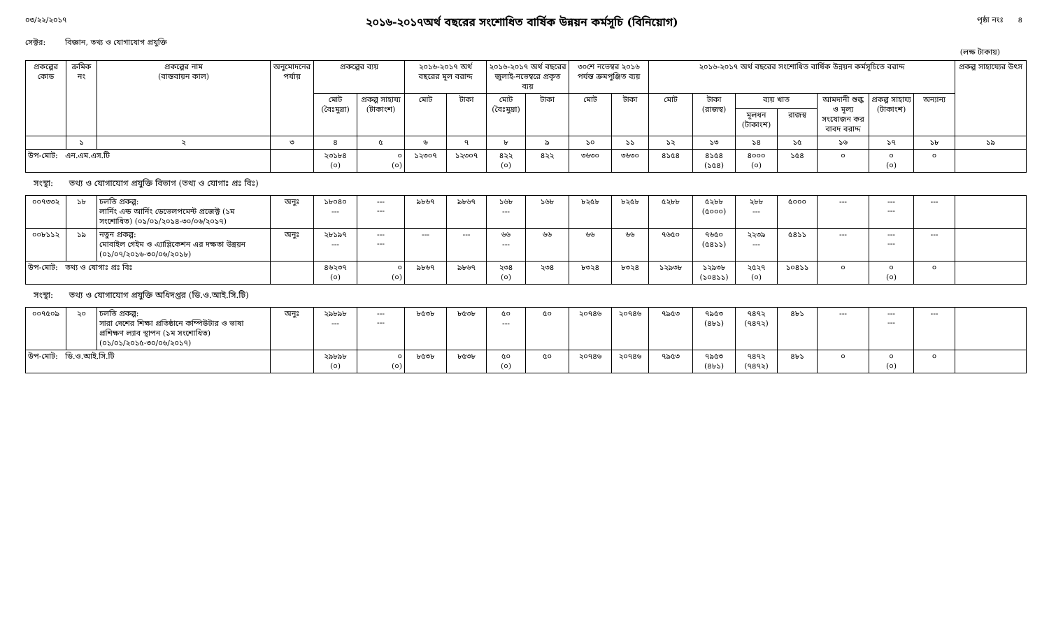০৩/২২/২০১৭ ২০১৬-২০১৭অর্থ বছরের সংশোধিত বার্ষিক উন্নয়ন কর্মসূচি (বিনিয়োগ) পৃষ্ঠা নংঃ ৪
সেক্টর: বিজ্ঞান, তথ্য ও যোগাযোগ প্রযুক্তি
(লক্ষ টাকায়)
| প্রকল্পের কোড | ক্রমিক নং | প্রকল্পের নাম (বাস্তবায়ন কাল) | অনুমোদনের পর্যায় | প্রকল্পের ব্যয় | | ২০১৬-২০১৭ অর্থ বছরের মূল বরাদ্দ | | ২০১৬-২০১৭ অর্থ বছরের জুলাই-নভেম্বরে প্রকৃত ব্যয় | | ৩০শে নভেম্বর ২০১৬ পর্যন্ত ক্রমপুঞ্জিত ব্যয় | | ২০১৬-২০১৭ অর্থ বছরের সংশোধিত বার্ষিক উন্নয়ন কর্মসূচিতে বরাদ্দ | | | | | | | প্রকল্প সাহায্যের উৎস |
| --- | --- | --- | --- | --- | --- | --- | --- | --- | --- | --- | --- | --- | --- | --- | --- | --- | --- | --- | --- |
| | | | | মোট (বৈঃমুদ্রা) | প্রকল্প সাহায্য (টাকাংশ) | মোট | টাকা | মোট (বৈঃমুদ্রা) | টাকা | মোট | টাকা | মোট | টাকা (রাজস্ব) | ব্যয় খাত | | আমদানী শুল্ক ও মূল্য সংযোজন কর বাবদ বরাদ্দ | প্রকল্প সাহায্য (টাকাংশ) | অন্যান্য | |
| | | | | | | | | | | | | | | মূলধন (টাকাংশ) | রাজস্ব | | | | |
| | ১ | ২ | ৩ | ৪ | ৫ | ৬ | ৭ | ৮ | ৯ | ১০ | ১১ | ১২ | ১৩ | ১৪ | ১৫ | ১৬ | ১৭ | ১৮ | ১৯ |
| উপ-মোট: এন.এম.এস.টি | | | | ২৩১৮৪ (০) | ০ (০) | ১২৩০৭ | ১২৩০৭ | ৪২২ (০) | ৪২২ | ৩৬৩০ | ৩৬৩০ | ৪১৫৪ | ৪১৫৪ (১৫৪) | ৪০০০ (০) | ১৫৪ | ০ | ০ (০) | ০ | |
সংস্থা: তথ্য ও যোগাযোগ প্রযুক্তি বিভাগ (তথ্য ও যোগাঃ প্রঃ বিঃ)
| ০০৭৩৩২ | ১৮ | চলতি প্রকল্প: লার্নিং এন্ড আর্নিং ডেভেলপমেন্ট প্রজেক্ট (১ম সংশোধিত) (০১/০১/২০১৪-৩০/০৬/২০১৭) | অনুঃ | ১৮০৪০ --- | --- --- | ৯৮৬৭ | ৯৮৬৭ | ১৬৮ --- | ১৬৮ | ৮২৫৮ | ৮২৫৮ | ৫২৮৮ | ৫২৮৮ (৫০০০) | ২৮৮ --- | ৫০০০ | --- | --- --- | --- | |
| ০০৮১১২ | ১৯ | নতুন প্রকল্প: মোবাইল গেইম ও এ্যাপ্লিকেশন এর দক্ষতা উন্নয়ন (০১/০৭/২০১৬-৩০/০৬/২০১৮) | অনুঃ | ২৮১৯৭ --- | --- --- | --- | --- | ৬৬ --- | ৬৬ | ৬৬ | ৬৬ | ৭৬৫০ | ৭৬৫০ (৫৪১১) | ২২৩৯ --- | ৫৪১১ | --- | --- --- | --- | |
| উপ-মোট: তথ্য ও যোগাঃ প্রঃ বিঃ | | | | ৪৬২৩৭ (০) | ০ (০) | ৯৮৬৭ | ৯৮৬৭ | ২৩৪ (০) | ২৩৪ | ৮৩২৪ | ৮৩২৪ | ১২৯৩৮ | ১২৯৩৮ (১০৪১১) | ২৫২৭ (০) | ১০৪১১ | ০ | ০ (০) | ০ | |
সংস্থা: তথ্য ও যোগাযোগ প্রযুক্তি অধিদপ্তর (ডি.ও.আই.সি.টি)
| ০০৭৫০৯ | ২০ | চলতি প্রকল্প: সারা দেশের শিক্ষা প্রতিষ্ঠানে কম্পিউটার ও ভাষা প্রশিক্ষণ ল্যাব স্থাপন (১ম সংশোধিত) (০১/০১/২০১৫-৩০/০৬/২০১৭) | অনুঃ | ২৯৮৯৮ --- | --- --- | ৮৫৩৮ | ৮৫৩৮ | ৫০ --- | ৫০ | ২০৭৪৬ | ২০৭৪৬ | ৭৯৫৩ | ৭৯৫৩ (৪৮১) | ৭৪৭২ (৭৪৭২) | ৪৮১ | --- | --- --- | --- | |
| উপ-মোট: ডি.ও.আই.সি.টি | | | | ২৯৮৯৮ (০) | ০ (০) | ৮৫৩৮ | ৮৫৩৮ | ৫০ (০) | ৫০ | ২০৭৪৬ | ২০৭৪৬ | ৭৯৫৩ | ৭৯৫৩ (৪৮১) | ৭৪৭২ (৭৪৭২) | ৪৮১ | ০ | ০ (০) | ০ | |